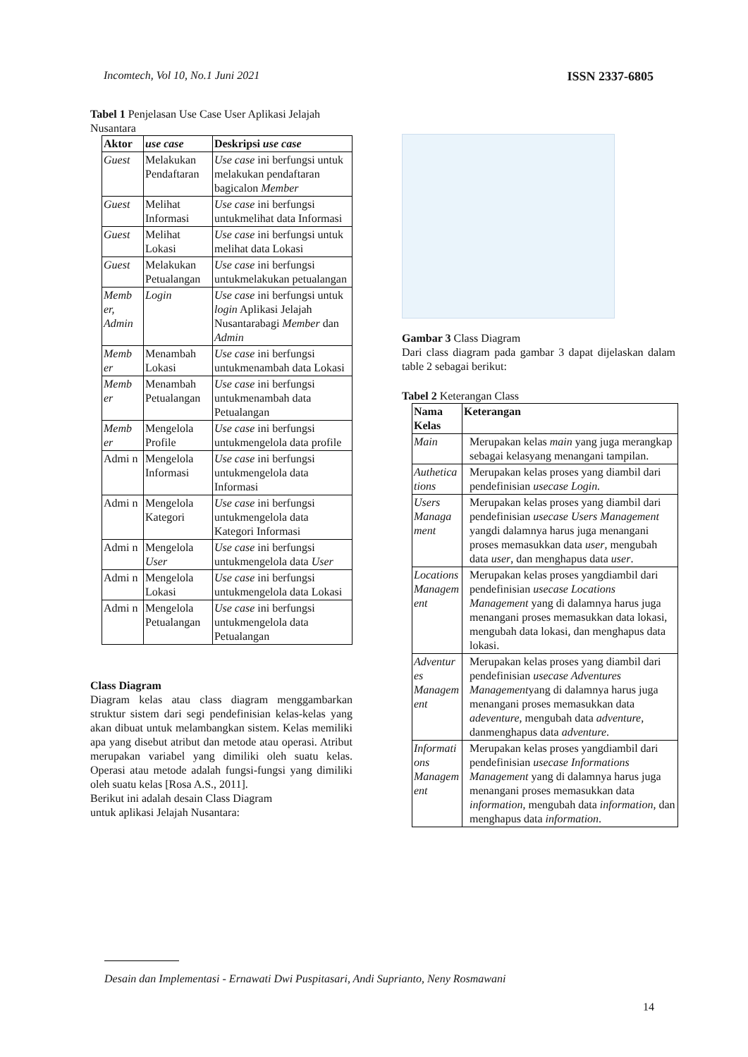Incomtech, Vol 10, No.1 Juni 2021 ISSN 2337-6805
Tabel 1 Penjelasan Use Case User Aplikasi Jelajah Nusantara
| Aktor | use case | Deskripsi use case |
| --- | --- | --- |
| Guest | Melakukan Pendaftaran | Use case ini berfungsi untuk melakukan pendaftaran bagicalon Member |
| Guest | Melihat Informasi | Use case ini berfungsi untukmelihat data Informasi |
| Guest | Melihat Lokasi | Use case ini berfungsi untuk melihat data Lokasi |
| Guest | Melakukan Petualangan | Use case ini berfungsi untukmelakukan petualangan |
| Memb er, Admin | Login | Use case ini berfungsi untuk login Aplikasi Jelajah Nusantarabagi Member dan Admin |
| Memb er | Menambah Lokasi | Use case ini berfungsi untukmenambah data Lokasi |
| Memb er | Menambah Petualangan | Use case ini berfungsi untukmenambah data Petualangan |
| Memb er | Mengelola Profile | Use case ini berfungsi untukmengelola data profile |
| Admi n | Mengelola Informasi | Use case ini berfungsi untukmengelola data Informasi |
| Admi n | Mengelola Kategori | Use case ini berfungsi untukmengelola data Kategori Informasi |
| Admi n | Mengelola User | Use case ini berfungsi untukmengelola data User |
| Admi n | Mengelola Lokasi | Use case ini berfungsi untukmengelola data Lokasi |
| Admi n | Mengelola Petualangan | Use case ini berfungsi untukmengelola data Petualangan |
Class Diagram
Diagram kelas atau class diagram menggambarkan struktur sistem dari segi pendefinisian kelas-kelas yang akan dibuat untuk melambangkan sistem. Kelas memiliki apa yang disebut atribut dan metode atau operasi. Atribut merupakan variabel yang dimiliki oleh suatu kelas. Operasi atau metode adalah fungsi-fungsi yang dimiliki oleh suatu kelas [Rosa A.S., 2011].
Berikut ini adalah desain Class Diagram
untuk aplikasi Jelajah Nusantara:
Gambar 3 Class Diagram
Dari class diagram pada gambar 3 dapat dijelaskan dalam table 2 sebagai berikut:
Tabel 2 Keterangan Class
| Nama Kelas | Keterangan |
| --- | --- |
| Main | Merupakan kelas main yang juga merangkap sebagai kelasyang menangani tampilan. |
| Authetica tions | Merupakan kelas proses yang diambil dari pendefinisian usecase Login. |
| Users Managa ment | Merupakan kelas proses yang diambil dari pendefinisian usecase Users Management yangdi dalamnya harus juga menangani proses memasukkan data user , mengubah data user , dan menghapus data user . |
| Locations Managem ent | Merupakan kelas proses yangdiambil dari pendefinisian usecase Locations Management yang di dalamnya harus juga menangani proses memasukkan data lokasi, mengubah data lokasi, dan menghapus data lokasi. |
| Adventur es Managem ent | Merupakan kelas proses yang diambil dari pendefinisian usecase Adventures Management yang di dalamnya harus juga menangani proses memasukkan data adeventure , mengubah data adventure , danmenghapus data adventure . |
| Informati ons Managem ent | Merupakan kelas proses yangdiambil dari pendefinisian usecase Informations Management yang di dalamnya harus juga menangani proses memasukkan data information , mengubah data information , dan menghapus data information . |
Desain dan Implementasi - Ernawati Dwi Puspitasari, Andi Suprianto, Neny Rosmawani
14